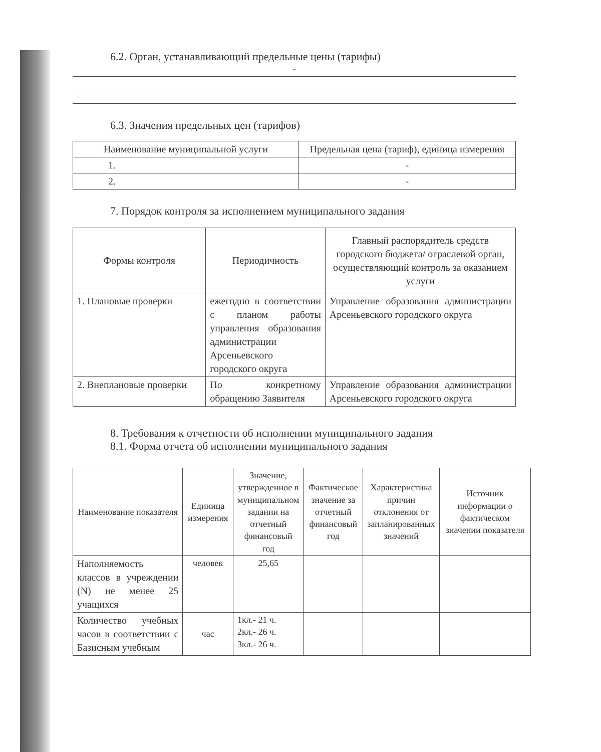6.2. Орган, устанавливающий предельные цены (тарифы)
-
6.3. Значения предельных цен (тарифов)
| Наименование муниципальной услуги | Предельная цена (тариф), единица измерения |
| --- | --- |
| 1. | - |
| 2. | - |
7. Порядок контроля за исполнением муниципального задания
| Формы контроля | Периодичность | Главный распорядитель средств городского бюджета/ отраслевой орган, осуществляющий контроль за оказанием услуги |
| --- | --- | --- |
| 1. Плановые проверки | ежегодно в соответствии с планом работы управления образования администрации Арсеньевского городского округа | Управление образования администрации Арсеньевского городского округа |
| 2. Внеплановые проверки | По конкретному обращению Заявителя | Управление образования администрации Арсеньевского городского округа |
8. Требования к отчетности об исполнении муниципального задания
8.1. Форма отчета об исполнении муниципального задания
| Наименование показателя | Единица измерения | Значение, утвержденное в муниципальном задании на отчетный финансовый год | Фактическое значение за отчетный финансовый год | Характеристика причин отклонения от запланированных значений | Источник информации о фактическом значении показателя |
| --- | --- | --- | --- | --- | --- |
| Наполняемость классов в учреждении (N) не менее 25 учащихся | человек | 25,65 | | | |
| Количество учебных часов в соответствии с Базисным учебным | час | 1кл.- 21 ч. 2кл.- 26 ч. 3кл.- 26 ч. | | | |